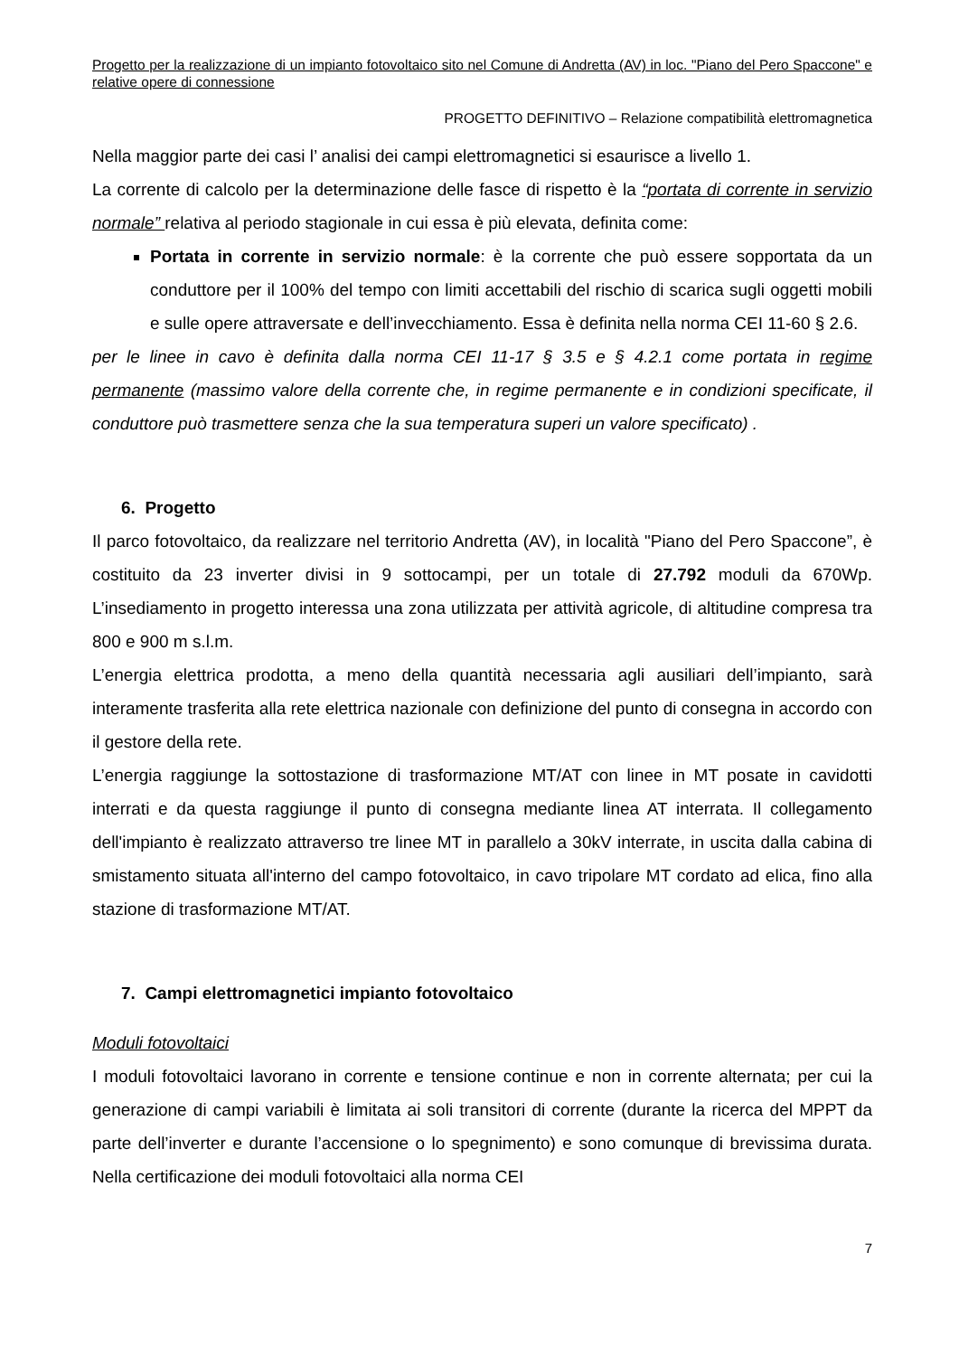Progetto per la realizzazione di un impianto fotovoltaico sito nel Comune di Andretta (AV) in loc. "Piano del Pero Spaccone" e relative opere di connessione
PROGETTO DEFINITIVO – Relazione compatibilità elettromagnetica
Nella maggior parte dei casi l’ analisi dei campi elettromagnetici si esaurisce a livello 1.
La corrente di calcolo per la determinazione delle fasce di rispetto è la “portata di corrente in servizio normale” relativa al periodo stagionale in cui essa è più elevata, definita come:
Portata in corrente in servizio normale: è la corrente che può essere sopportata da un conduttore per il 100% del tempo con limiti accettabili del rischio di scarica sugli oggetti mobili e sulle opere attraversate e dell’invecchiamento. Essa è definita nella norma CEI 11-60 § 2.6.
per le linee in cavo è definita dalla norma CEI 11-17 § 3.5 e § 4.2.1 come portata in regime permanente (massimo valore della corrente che, in regime permanente e in condizioni specificate, il conduttore può trasmettere senza che la sua temperatura superi un valore specificato) .
6. Progetto
Il parco fotovoltaico, da realizzare nel territorio Andretta (AV), in località "Piano del Pero Spaccone”, è costituito da 23 inverter divisi in 9 sottocampi, per un totale di 27.792 moduli da 670Wp. L’insediamento in progetto interessa una zona utilizzata per attività agricole, di altitudine compresa tra 800 e 900 m s.l.m.
L’energia elettrica prodotta, a meno della quantità necessaria agli ausiliari dell’impianto, sarà interamente trasferita alla rete elettrica nazionale con definizione del punto di consegna in accordo con il gestore della rete.
L’energia raggiunge la sottostazione di trasformazione MT/AT con linee in MT posate in cavidotti interrati e da questa raggiunge il punto di consegna mediante linea AT interrata. Il collegamento dell'impianto è realizzato attraverso tre linee MT in parallelo a 30kV interrate, in uscita dalla cabina di smistamento situata all'interno del campo fotovoltaico, in cavo tripolare MT cordato ad elica, fino alla stazione di trasformazione MT/AT.
7. Campi elettromagnetici impianto fotovoltaico
Moduli fotovoltaici
I moduli fotovoltaici lavorano in corrente e tensione continue e non in corrente alternata; per cui la generazione di campi variabili è limitata ai soli transitori di corrente (durante la ricerca del MPPT da parte dell’inverter e durante l’accensione o lo spegnimento) e sono comunque di brevissima durata. Nella certificazione dei moduli fotovoltaici alla norma CEI
7